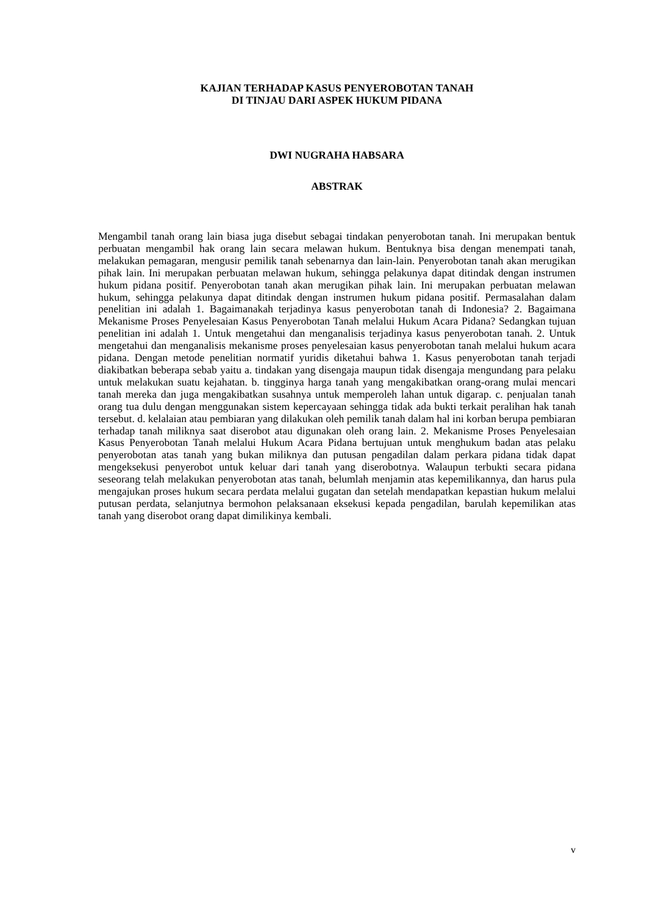KAJIAN TERHADAP KASUS PENYEROBOTAN TANAH
DI TINJAU DARI ASPEK HUKUM PIDANA
DWI NUGRAHA HABSARA
ABSTRAK
Mengambil tanah orang lain biasa juga disebut sebagai tindakan penyerobotan tanah. Ini merupakan bentuk perbuatan mengambil hak orang lain secara melawan hukum. Bentuknya bisa dengan menempati tanah, melakukan pemagaran, mengusir pemilik tanah sebenarnya dan lain-lain. Penyerobotan tanah akan merugikan pihak lain. Ini merupakan perbuatan melawan hukum, sehingga pelakunya dapat ditindak dengan instrumen hukum pidana positif. Penyerobotan tanah akan merugikan pihak lain. Ini merupakan perbuatan melawan hukum, sehingga pelakunya dapat ditindak dengan instrumen hukum pidana positif. Permasalahan dalam penelitian ini adalah 1. Bagaimanakah terjadinya kasus penyerobotan tanah di Indonesia? 2. Bagaimana Mekanisme Proses Penyelesaian Kasus Penyerobotan Tanah melalui Hukum Acara Pidana? Sedangkan tujuan penelitian ini adalah 1. Untuk mengetahui dan menganalisis terjadinya kasus penyerobotan tanah. 2. Untuk mengetahui dan menganalisis mekanisme proses penyelesaian kasus penyerobotan tanah melalui hukum acara pidana. Dengan metode penelitian normatif yuridis diketahui bahwa 1. Kasus penyerobotan tanah terjadi diakibatkan beberapa sebab yaitu a. tindakan yang disengaja maupun tidak disengaja mengundang para pelaku untuk melakukan suatu kejahatan. b. tingginya harga tanah yang mengakibatkan orang-orang mulai mencari tanah mereka dan juga mengakibatkan susahnya untuk memperoleh lahan untuk digarap. c. penjualan tanah orang tua dulu dengan menggunakan sistem kepercayaan sehingga tidak ada bukti terkait peralihan hak tanah tersebut. d. kelalaian atau pembiaran yang dilakukan oleh pemilik tanah dalam hal ini korban berupa pembiaran terhadap tanah miliknya saat diserobot atau digunakan oleh orang lain. 2. Mekanisme Proses Penyelesaian Kasus Penyerobotan Tanah melalui Hukum Acara Pidana bertujuan untuk menghukum badan atas pelaku penyerobotan atas tanah yang bukan miliknya dan putusan pengadilan dalam perkara pidana tidak dapat mengeksekusi penyerobot untuk keluar dari tanah yang diserobotnya. Walaupun terbukti secara pidana seseorang telah melakukan penyerobotan atas tanah, belumlah menjamin atas kepemilikannya, dan harus pula mengajukan proses hukum secara perdata melalui gugatan dan setelah mendapatkan kepastian hukum melalui putusan perdata, selanjutnya bermohon pelaksanaan eksekusi kepada pengadilan, barulah kepemilikan atas tanah yang diserobot orang dapat dimilikinya kembali.
v